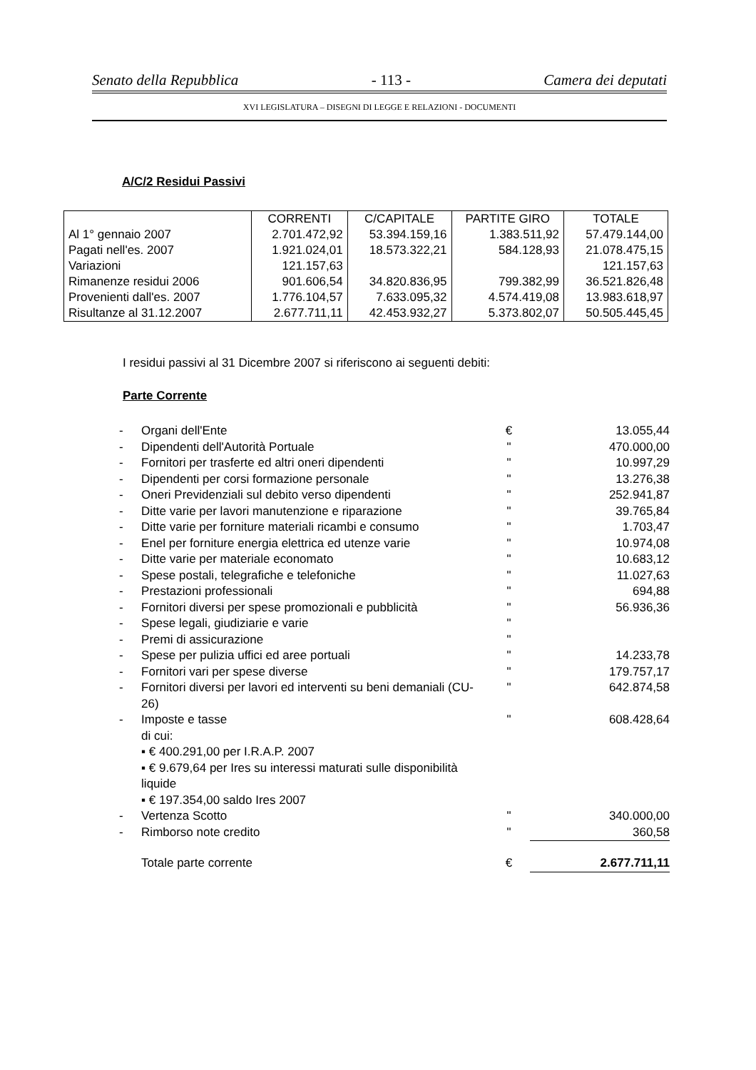Senato della Repubblica - 113 - Camera dei deputati
XVI LEGISLATURA – DISEGNI DI LEGGE E RELAZIONI - DOCUMENTI
A/C/2 Residui Passivi
| | CORRENTI | C/CAPITALE | PARTITE GIRO | TOTALE |
| --- | --- | --- | --- | --- |
| Al 1° gennaio 2007 | 2.701.472,92 | 53.394.159,16 | 1.383.511,92 | 57.479.144,00 |
| Pagati nell'es. 2007 | 1.921.024,01 | 18.573.322,21 | 584.128,93 | 21.078.475,15 |
| Variazioni | 121.157,63 | | | 121.157,63 |
| Rimanenze residui 2006 | 901.606,54 | 34.820.836,95 | 799.382,99 | 36.521.826,48 |
| Provenienti dall'es. 2007 | 1.776.104,57 | 7.633.095,32 | 4.574.419,08 | 13.983.618,97 |
| Risultanze al 31.12.2007 | 2.677.711,11 | 42.453.932,27 | 5.373.802,07 | 50.505.445,45 |
I residui passivi al 31 Dicembre 2007 si riferiscono ai seguenti debiti:
Parte Corrente
| - | Organi dell'Ente | € | 13.055,44 |
| - | Dipendenti dell'Autorità Portuale | " | 470.000,00 |
| - | Fornitori per trasferte ed altri oneri dipendenti | " | 10.997,29 |
| - | Dipendenti per corsi formazione personale | " | 13.276,38 |
| - | Oneri Previdenziali sul debito verso dipendenti | " | 252.941,87 |
| - | Ditte varie per lavori manutenzione e riparazione | " | 39.765,84 |
| - | Ditte varie per forniture materiali ricambi e consumo | " | 1.703,47 |
| - | Enel per forniture energia elettrica ed utenze varie | " | 10.974,08 |
| - | Ditte varie per materiale economato | " | 10.683,12 |
| - | Spese postali, telegrafiche e telefoniche | " | 11.027,63 |
| - | Prestazioni professionali | " | 694,88 |
| - | Fornitori diversi per spese promozionali e pubblicità | " | 56.936,36 |
| - | Spese legali, giudiziarie e varie | " | |
| - | Premi di assicurazione | " | |
| - | Spese per pulizia uffici ed aree portuali | " | 14.233,78 |
| - | Fornitori vari per spese diverse | " | 179.757,17 |
| - | Fornitori diversi per lavori ed interventi su beni demaniali (CU-26) | " | 642.874,58 |
| - | Imposte e tasse di cui: ▪ € 400.291,00 per I.R.A.P. 2007 ▪ € 9.679,64 per Ires su interessi maturati sulle disponibilità liquide ▪ € 197.354,00 saldo Ires 2007 | " | 608.428,64 |
| - | Vertenza Scotto | " | 340.000,00 |
| - | Rimborso note credito | " | 360,58 |
| | Totale parte corrente | € | 2.677.711,11 |